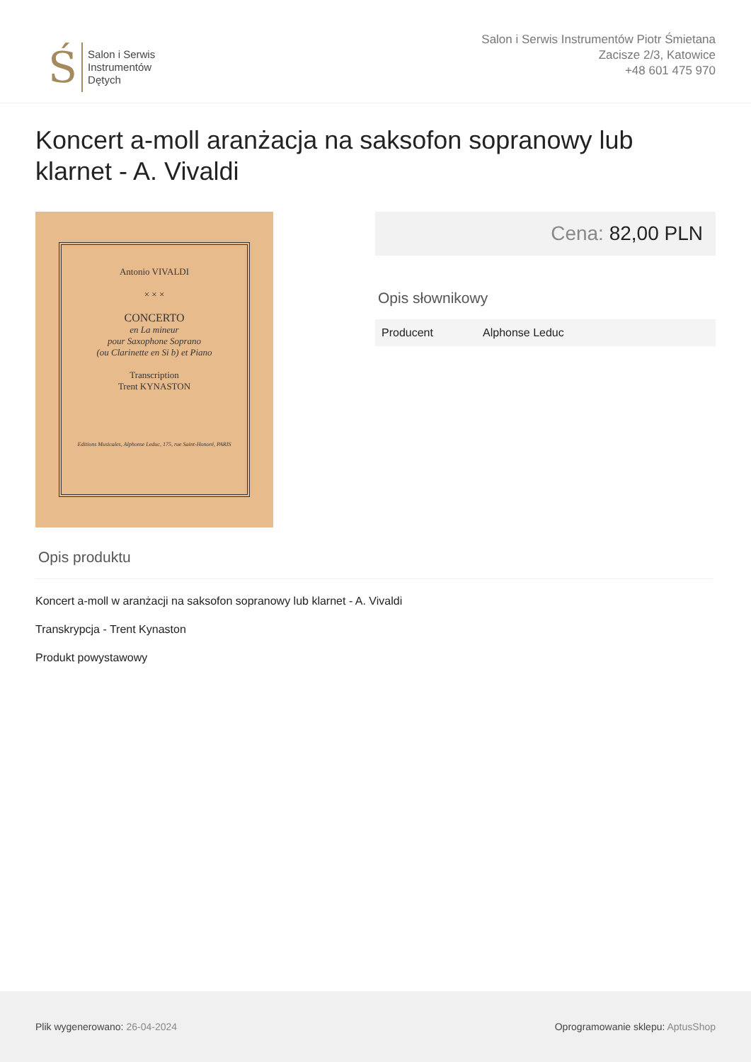Ś
Salon i Serwis
Instrumentów
Dętych
Salon i Serwis Instrumentów Piotr Śmietana
Zacisze 2/3, Katowice
+48 601 475 970
Koncert a-moll aranżacja na saksofon sopranowy lub klarnet - A. Vivaldi
Antonio VIVALDI
× × ×
CONCERTO
en La mineur
pour Saxophone Soprano
(ou Clarinette en Si b) et Piano
Transcription
Trent KYNASTON
Editions Musicales, Alphonse Leduc, 175, rue Saint-Honoré, PARIS
Cena: 82,00 PLN
Opis słownikowy
| Producent | Alphonse Leduc |
Opis produktu
Koncert a-moll w aranżacji na saksofon sopranowy lub klarnet - A. Vivaldi
Transkrypcja - Trent Kynaston
Produkt powystawowy
Plik wygenerowano: 26-04-2024
Oprogramowanie sklepu: AptusShop